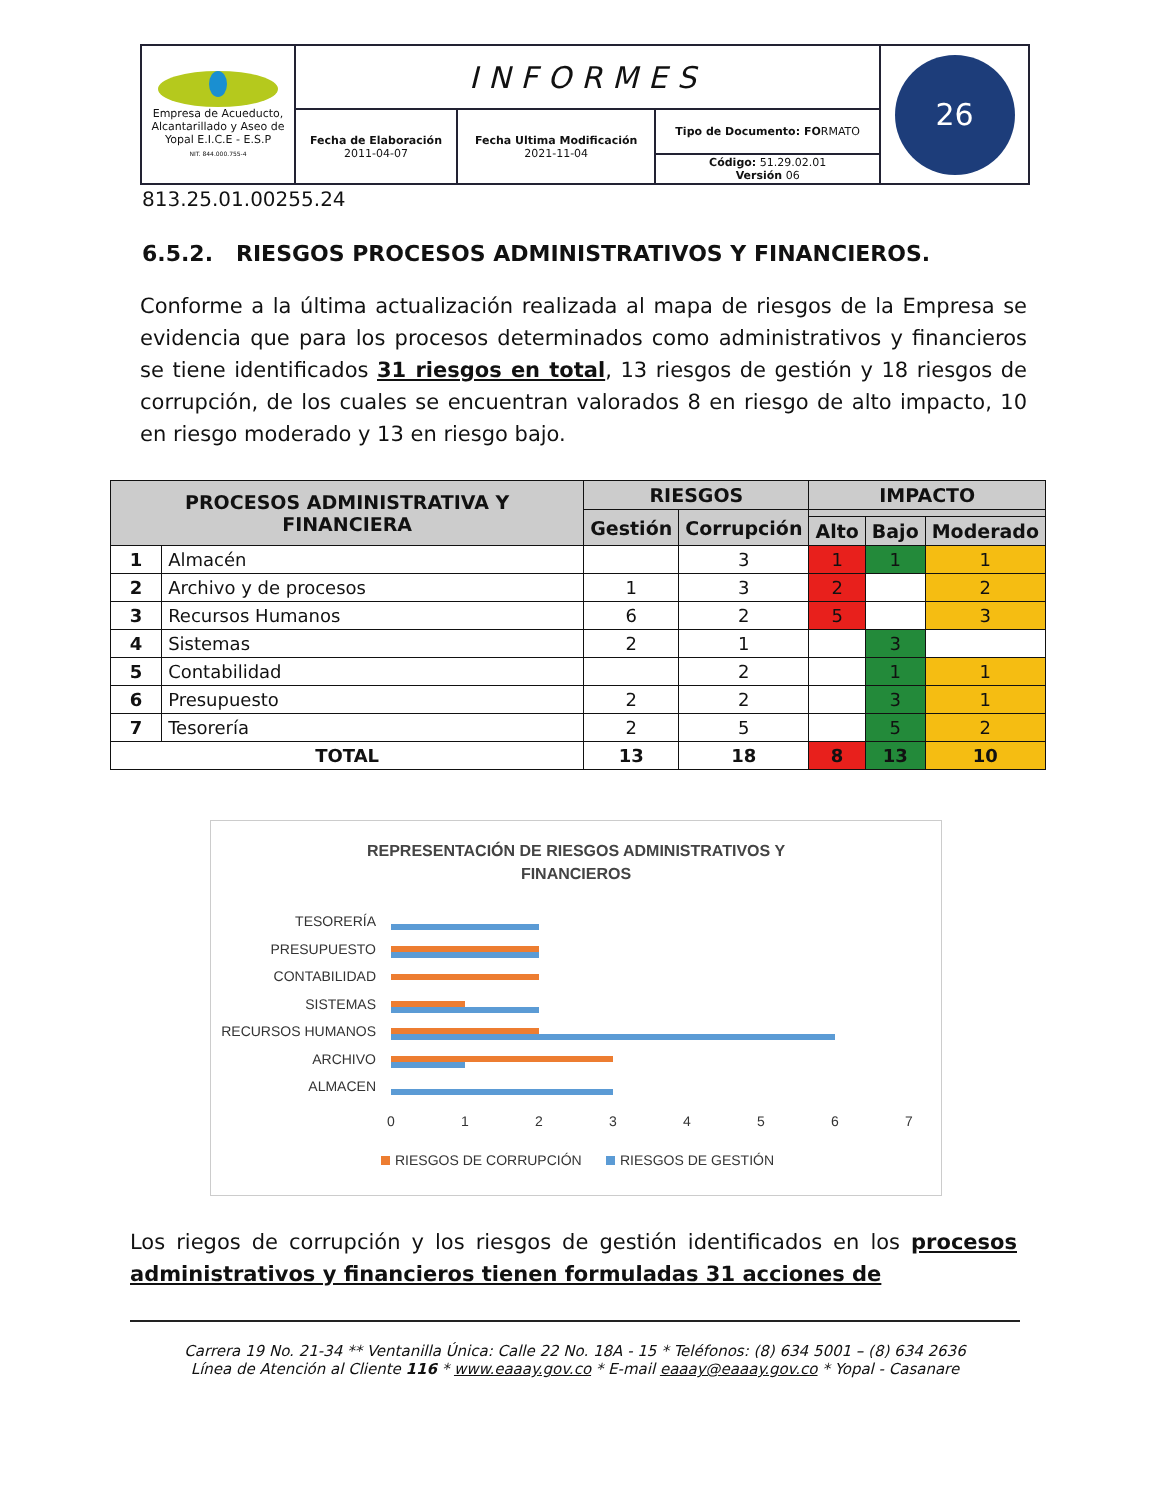| Empresa de Acueducto, Alcantarillado y Aseo de Yopal E.I.C.E - E.S.P NIT. 844.000.755-4 | INFORMES | | | 26 |
| | Fecha de Elaboración 2011-04-07 | Fecha Ultima Modificación 2021-11-04 | Tipo de Documento: FO RMATO | |
| | | | Código: 51.29.02.01 Versión 06 | |
813.25.01.00255.24
6.5.2. RIESGOS PROCESOS ADMINISTRATIVOS Y FINANCIEROS.
Conforme a la última actualización realizada al mapa de riesgos de la Empresa se evidencia que para los procesos determinados como administrativos y financieros se tiene identificados 31 riesgos en total, 13 riesgos de gestión y 18 riesgos de corrupción, de los cuales se encuentran valorados 8 en riesgo de alto impacto, 10 en riesgo moderado y 13 en riesgo bajo.
| PROCESOS ADMINISTRATIVA Y FINANCIERA | | RIESGOS | | IMPACTO | | |
| --- | --- | --- | --- | --- | --- | --- |
| | | Gestión | Corrupción | | | |
| | | | | Alto | Bajo | Moderado |
| 1 | Almacén | | 3 | 1 | 1 | 1 |
| 2 | Archivo y de procesos | 1 | 3 | 2 | | 2 |
| 3 | Recursos Humanos | 6 | 2 | 5 | | 3 |
| 4 | Sistemas | 2 | 1 | | 3 | |
| 5 | Contabilidad | | 2 | | 1 | 1 |
| 6 | Presupuesto | 2 | 2 | | 3 | 1 |
| 7 | Tesorería | 2 | 5 | | 5 | 2 |
| TOTAL | | 13 | 18 | 8 | 13 | 10 |
REPRESENTACIÓN DE RIESGOS ADMINISTRATIVOS Y
FINANCIEROS
TESORERÍA
PRESUPUESTO
CONTABILIDAD
SISTEMAS
RECURSOS HUMANOS
ARCHIVO
ALMACEN
0
1
2
3
4
5
6
7
RIESGOS DE CORRUPCIÓN
RIESGOS DE GESTIÓN
Los riegos de corrupción y los riesgos de gestión identificados en los procesos administrativos y financieros tienen formuladas 31 acciones de
Carrera 19 No. 21-34 ** Ventanilla Única: Calle 22 No. 18A - 15 * Teléfonos: (8) 634 5001 – (8) 634 2636
Línea de Atención al Cliente 116 * www.eaaay.gov.co * E-mail eaaay@eaaay.gov.co * Yopal - Casanare